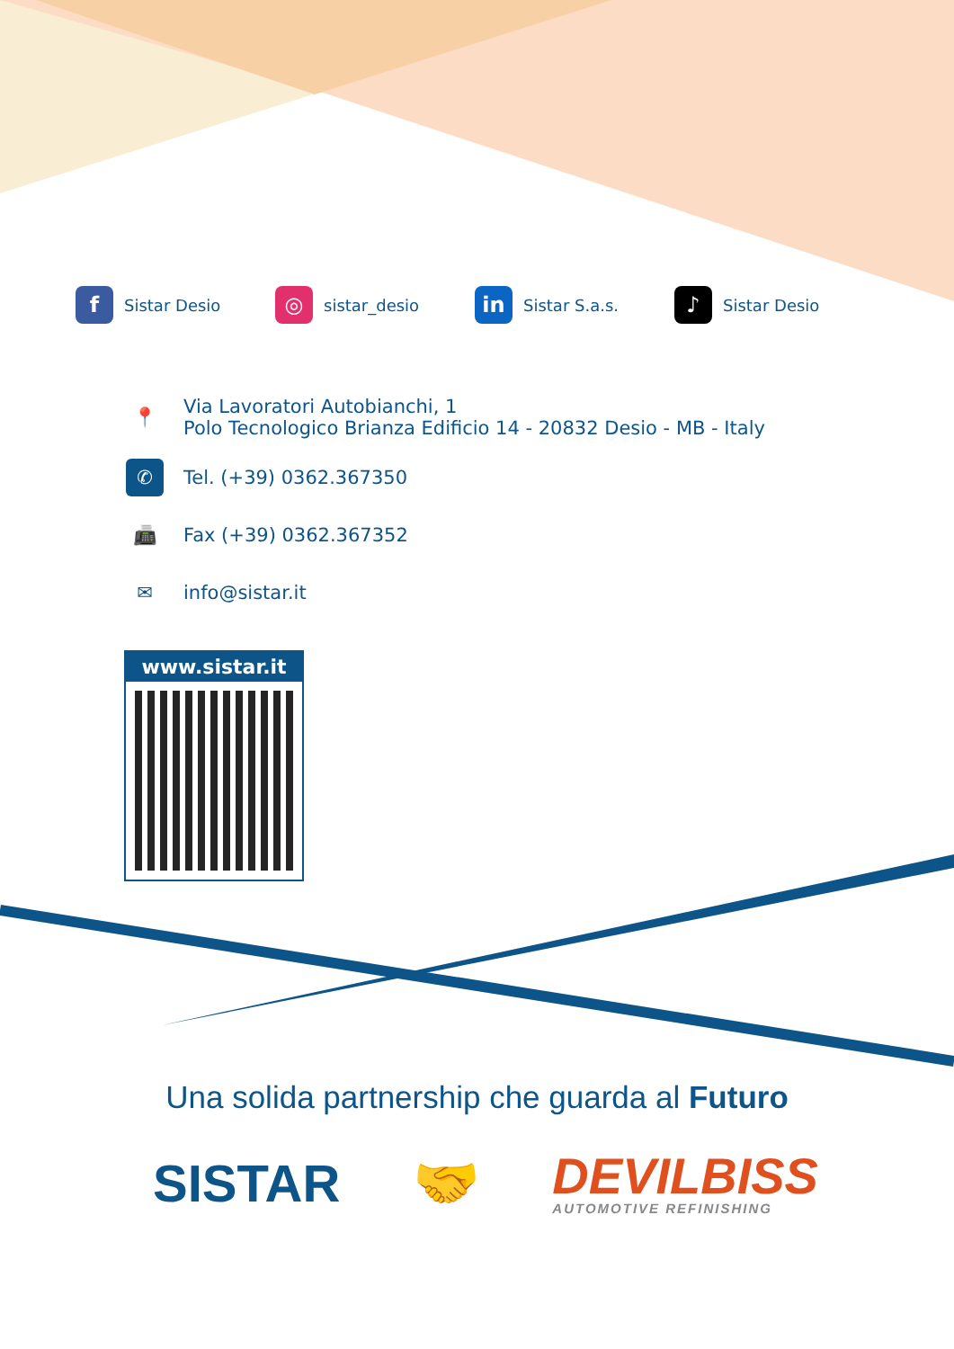f Sistar Desio
◎ sistar_desio
in Sistar S.a.s.
♪ Sistar Desio
📍 Via Lavoratori Autobianchi, 1
Polo Tecnologico Brianza Edificio 14 - 20832 Desio - MB - Italy
✆ Tel. (+39) 0362.367350
📠 Fax (+39) 0362.367352
✉ info@sistar.it
www.sistar.it
Una solida partnership che guarda al Futuro
SISTAR 🤝
DEVILBISS
AUTOMOTIVE REFINISHING